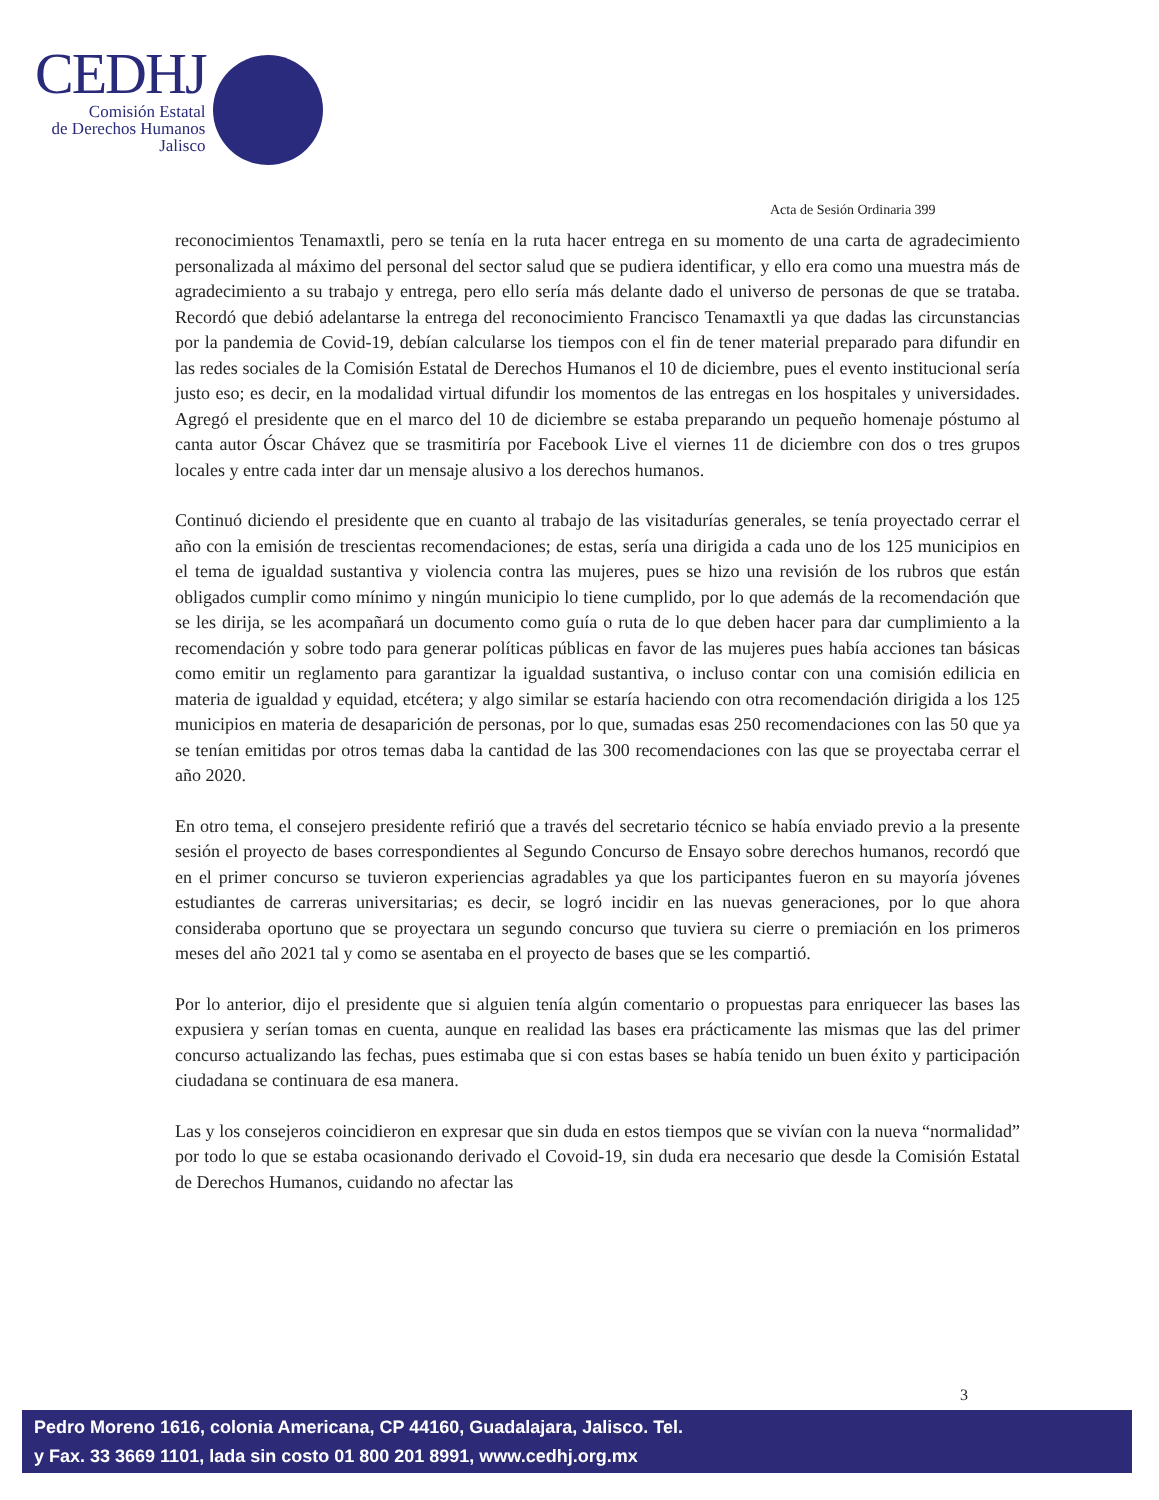CEDHJ
Comisión Estatal
de Derechos Humanos
Jalisco
Acta de Sesión Ordinaria 399
reconocimientos Tenamaxtli, pero se tenía en la ruta hacer entrega en su momento de una carta de agradecimiento personalizada al máximo del personal del sector salud que se pudiera identificar, y ello era como una muestra más de agradecimiento a su trabajo y entrega, pero ello sería más delante dado el universo de personas de que se trataba. Recordó que debió adelantarse la entrega del reconocimiento Francisco Tenamaxtli ya que dadas las circunstancias por la pandemia de Covid-19, debían calcularse los tiempos con el fin de tener material preparado para difundir en las redes sociales de la Comisión Estatal de Derechos Humanos el 10 de diciembre, pues el evento institucional sería justo eso; es decir, en la modalidad virtual difundir los momentos de las entregas en los hospitales y universidades. Agregó el presidente que en el marco del 10 de diciembre se estaba preparando un pequeño homenaje póstumo al canta autor Óscar Chávez que se trasmitiría por Facebook Live el viernes 11 de diciembre con dos o tres grupos locales y entre cada inter dar un mensaje alusivo a los derechos humanos.
Continuó diciendo el presidente que en cuanto al trabajo de las visitadurías generales, se tenía proyectado cerrar el año con la emisión de trescientas recomendaciones; de estas, sería una dirigida a cada uno de los 125 municipios en el tema de igualdad sustantiva y violencia contra las mujeres, pues se hizo una revisión de los rubros que están obligados cumplir como mínimo y ningún municipio lo tiene cumplido, por lo que además de la recomendación que se les dirija, se les acompañará un documento como guía o ruta de lo que deben hacer para dar cumplimiento a la recomendación y sobre todo para generar políticas públicas en favor de las mujeres pues había acciones tan básicas como emitir un reglamento para garantizar la igualdad sustantiva, o incluso contar con una comisión edilicia en materia de igualdad y equidad, etcétera; y algo similar se estaría haciendo con otra recomendación dirigida a los 125 municipios en materia de desaparición de personas, por lo que, sumadas esas 250 recomendaciones con las 50 que ya se tenían emitidas por otros temas daba la cantidad de las 300 recomendaciones con las que se proyectaba cerrar el año 2020.
En otro tema, el consejero presidente refirió que a través del secretario técnico se había enviado previo a la presente sesión el proyecto de bases correspondientes al Segundo Concurso de Ensayo sobre derechos humanos, recordó que en el primer concurso se tuvieron experiencias agradables ya que los participantes fueron en su mayoría jóvenes estudiantes de carreras universitarias; es decir, se logró incidir en las nuevas generaciones, por lo que ahora consideraba oportuno que se proyectara un segundo concurso que tuviera su cierre o premiación en los primeros meses del año 2021 tal y como se asentaba en el proyecto de bases que se les compartió.
Por lo anterior, dijo el presidente que si alguien tenía algún comentario o propuestas para enriquecer las bases las expusiera y serían tomas en cuenta, aunque en realidad las bases era prácticamente las mismas que las del primer concurso actualizando las fechas, pues estimaba que si con estas bases se había tenido un buen éxito y participación ciudadana se continuara de esa manera.
Las y los consejeros coincidieron en expresar que sin duda en estos tiempos que se vivían con la nueva “normalidad” por todo lo que se estaba ocasionando derivado el Covoid-19, sin duda era necesario que desde la Comisión Estatal de Derechos Humanos, cuidando no afectar las
3
Pedro Moreno 1616, colonia Americana, CP 44160, Guadalajara, Jalisco. Tel.
y Fax. 33 3669 1101, lada sin costo 01 800 201 8991, www.cedhj.org.mx